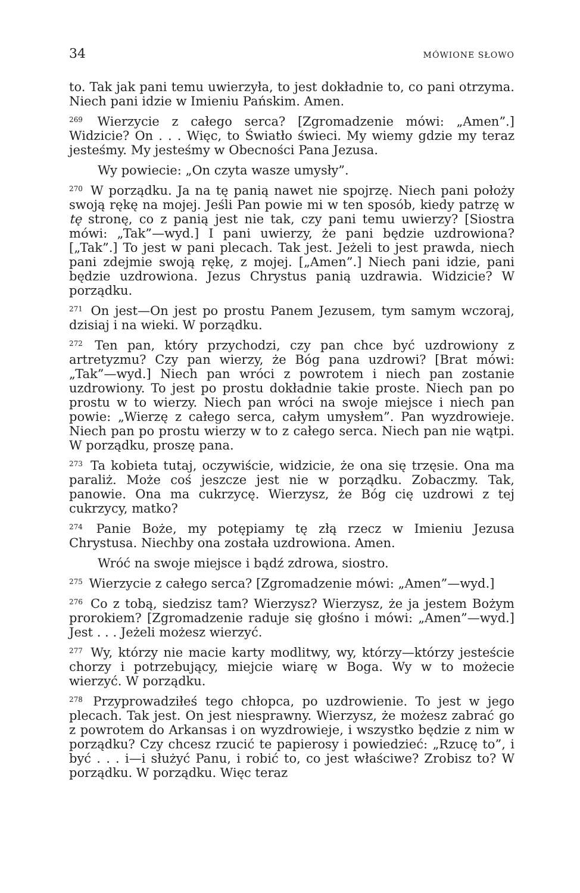34 MÓWIONE SŁOWO
to. Tak jak pani temu uwierzyła, to jest dokładnie to, co pani otrzyma. Niech pani idzie w Imieniu Pańskim. Amen.
<sup>269</sup> Wierzycie z całego serca? [Zgromadzenie mówi: „Amen”.] Widzicie? On . . . Więc, to Światło świeci. My wiemy gdzie my teraz jesteśmy. My jesteśmy w Obecności Pana Jezusa.
Wy powiecie: „On czyta wasze umysły”.
<sup>270</sup> W porządku. Ja na tę panią nawet nie spojrzę. Niech pani położy swoją rękę na mojej. Jeśli Pan powie mi w ten sposób, kiedy patrzę w tę stronę, co z panią jest nie tak, czy pani temu uwierzy? [Siostra mówi: „Tak”—wyd.] I pani uwierzy, że pani będzie uzdrowiona? [„Tak”.] To jest w pani plecach. Tak jest. Jeżeli to jest prawda, niech pani zdejmie swoją rękę, z mojej. [„Amen”.] Niech pani idzie, pani będzie uzdrowiona. Jezus Chrystus panią uzdrawia. Widzicie? W porządku.
<sup>271</sup> On jest—On jest po prostu Panem Jezusem, tym samym wczoraj, dzisiaj i na wieki. W porządku.
<sup>272</sup> Ten pan, który przychodzi, czy pan chce być uzdrowiony z artretyzmu? Czy pan wierzy, że Bóg pana uzdrowi? [Brat mówi: „Tak”—wyd.] Niech pan wróci z powrotem i niech pan zostanie uzdrowiony. To jest po prostu dokładnie takie proste. Niech pan po prostu w to wierzy. Niech pan wróci na swoje miejsce i niech pan powie: „Wierzę z całego serca, całym umysłem”. Pan wyzdrowieje. Niech pan po prostu wierzy w to z całego serca. Niech pan nie wątpi. W porządku, proszę pana.
<sup>273</sup> Ta kobieta tutaj, oczywiście, widzicie, że ona się trzęsie. Ona ma paraliż. Może coś jeszcze jest nie w porządku. Zobaczmy. Tak, panowie. Ona ma cukrzycę. Wierzysz, że Bóg cię uzdrowi z tej cukrzycy, matko?
<sup>274</sup> Panie Boże, my potępiamy tę złą rzecz w Imieniu Jezusa Chrystusa. Niechby ona została uzdrowiona. Amen.
Wróć na swoje miejsce i bądź zdrowa, siostro.
<sup>275</sup> Wierzycie z całego serca? [Zgromadzenie mówi: „Amen”—wyd.]
<sup>276</sup> Co z tobą, siedzisz tam? Wierzysz? Wierzysz, że ja jestem Bożym prorokiem? [Zgromadzenie raduje się głośno i mówi: „Amen”—wyd.] Jest . . . Jeżeli możesz wierzyć.
<sup>277</sup> Wy, którzy nie macie karty modlitwy, wy, którzy—którzy jesteście chorzy i potrzebujący, miejcie wiarę w Boga. Wy w to możecie wierzyć. W porządku.
<sup>278</sup> Przyprowadziłeś tego chłopca, po uzdrowienie. To jest w jego plecach. Tak jest. On jest niesprawny. Wierzysz, że możesz zabrać go z powrotem do Arkansas i on wyzdrowieje, i wszystko będzie z nim w porządku? Czy chcesz rzucić te papierosy i powiedzieć: „Rzucę to”, i być . . . i—i służyć Panu, i robić to, co jest właściwe? Zrobisz to? W porządku. W porządku. Więc teraz